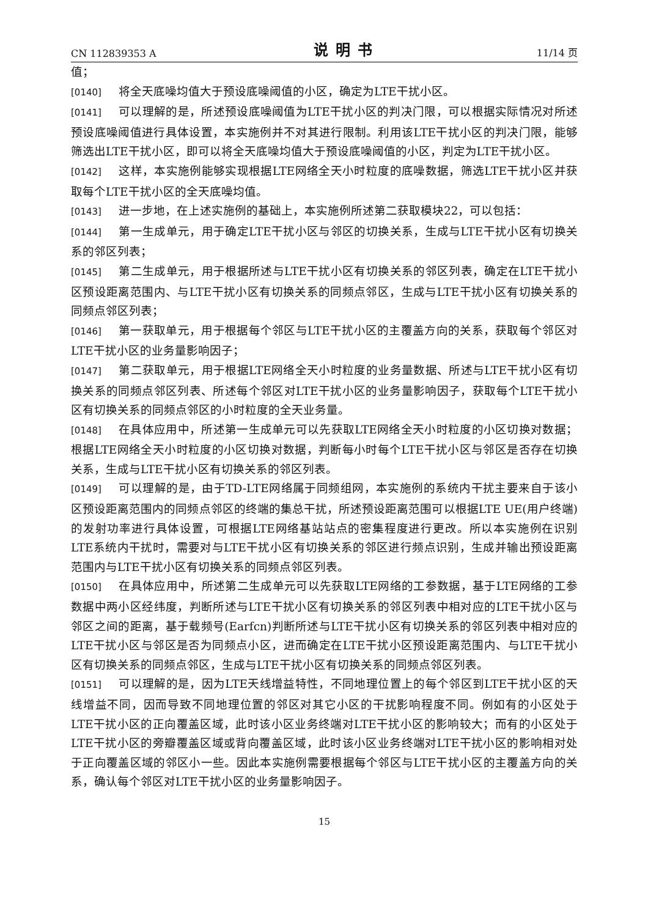CN 112839353 A 说明书 11/14 页
值；
[0140] 将全天底噪均值大于预设底噪阈值的小区，确定为LTE干扰小区。
[0141] 可以理解的是，所述预设底噪阈值为LTE干扰小区的判决门限，可以根据实际情况对所述预设底噪阈值进行具体设置，本实施例并不对其进行限制。利用该LTE干扰小区的判决门限，能够筛选出LTE干扰小区，即可以将全天底噪均值大于预设底噪阈值的小区，判定为LTE干扰小区。
[0142] 这样，本实施例能够实现根据LTE网络全天小时粒度的底噪数据，筛选LTE干扰小区并获取每个LTE干扰小区的全天底噪均值。
[0143] 进一步地，在上述实施例的基础上，本实施例所述第二获取模块22，可以包括：
[0144] 第一生成单元，用于确定LTE干扰小区与邻区的切换关系，生成与LTE干扰小区有切换关系的邻区列表；
[0145] 第二生成单元，用于根据所述与LTE干扰小区有切换关系的邻区列表，确定在LTE干扰小区预设距离范围内、与LTE干扰小区有切换关系的同频点邻区，生成与LTE干扰小区有切换关系的同频点邻区列表；
[0146] 第一获取单元，用于根据每个邻区与LTE干扰小区的主覆盖方向的关系，获取每个邻区对LTE干扰小区的业务量影响因子；
[0147] 第二获取单元，用于根据LTE网络全天小时粒度的业务量数据、所述与LTE干扰小区有切换关系的同频点邻区列表、所述每个邻区对LTE干扰小区的业务量影响因子，获取每个LTE干扰小区有切换关系的同频点邻区的小时粒度的全天业务量。
[0148] 在具体应用中，所述第一生成单元可以先获取LTE网络全天小时粒度的小区切换对数据；根据LTE网络全天小时粒度的小区切换对数据，判断每小时每个LTE干扰小区与邻区是否存在切换关系，生成与LTE干扰小区有切换关系的邻区列表。
[0149] 可以理解的是，由于TD-LTE网络属于同频组网，本实施例的系统内干扰主要来自于该小区预设距离范围内的同频点邻区的终端的集总干扰，所述预设距离范围可以根据LTE UE(用户终端)的发射功率进行具体设置，可根据LTE网络基站站点的密集程度进行更改。所以本实施例在识别LTE系统内干扰时，需要对与LTE干扰小区有切换关系的邻区进行频点识别，生成并输出预设距离范围内与LTE干扰小区有切换关系的同频点邻区列表。
[0150] 在具体应用中，所述第二生成单元可以先获取LTE网络的工参数据，基于LTE网络的工参数据中两小区经纬度，判断所述与LTE干扰小区有切换关系的邻区列表中相对应的LTE干扰小区与邻区之间的距离，基于载频号(Earfcn)判断所述与LTE干扰小区有切换关系的邻区列表中相对应的LTE干扰小区与邻区是否为同频点小区，进而确定在LTE干扰小区预设距离范围内、与LTE干扰小区有切换关系的同频点邻区，生成与LTE干扰小区有切换关系的同频点邻区列表。
[0151] 可以理解的是，因为LTE天线增益特性，不同地理位置上的每个邻区到LTE干扰小区的天线增益不同，因而导致不同地理位置的邻区对其它小区的干扰影响程度不同。例如有的小区处于LTE干扰小区的正向覆盖区域，此时该小区业务终端对LTE干扰小区的影响较大；而有的小区处于LTE干扰小区的旁瓣覆盖区域或背向覆盖区域，此时该小区业务终端对LTE干扰小区的影响相对处于正向覆盖区域的邻区小一些。因此本实施例需要根据每个邻区与LTE干扰小区的主覆盖方向的关系，确认每个邻区对LTE干扰小区的业务量影响因子。
15